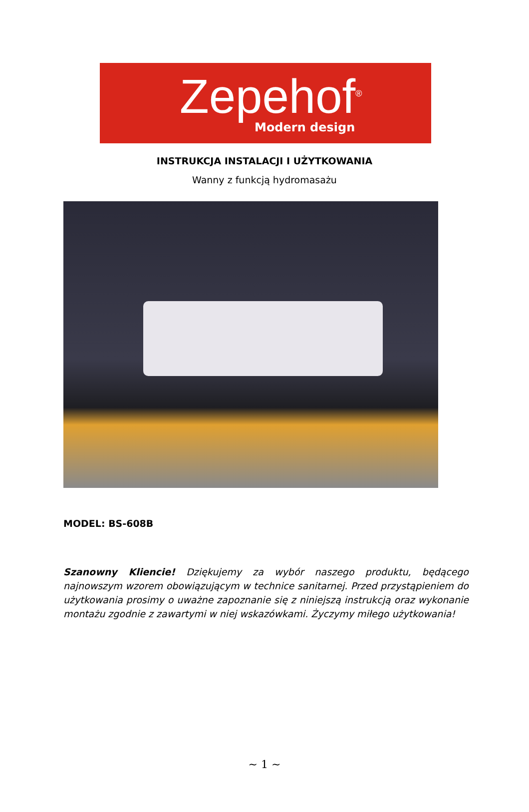Zepehof<sup>®</sup>
Modern design
INSTRUKCJA INSTALACJI I UŻYTKOWANIA
Wanny z funkcją hydromasażu
MODEL: BS-608B
Szanowny Kliencie! Dziękujemy za wybór naszego produktu, będącego najnowszym wzorem obowiązującym w technice sanitarnej. Przed przystąpieniem do użytkowania prosimy o uważne zapoznanie się z niniejszą instrukcją oraz wykonanie montażu zgodnie z zawartymi w niej wskazówkami. Życzymy miłego użytkowania!
~ 1 ~